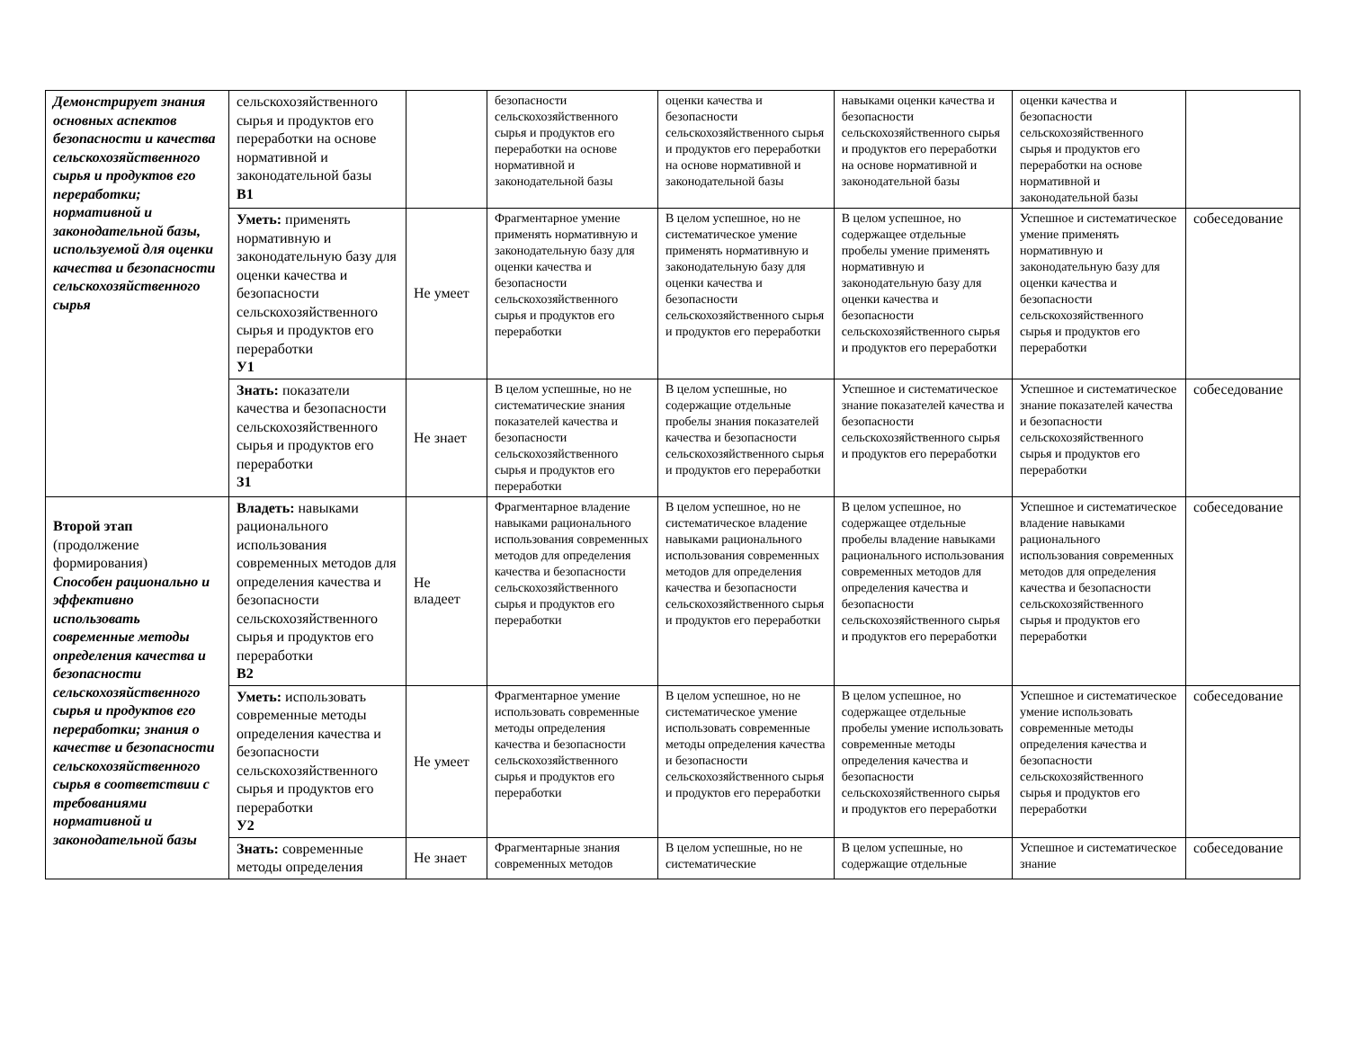| Демонстрирует знания основных аспектов безопасности и качества сельскохозяйственного сырья и продуктов его переработки; нормативной и законодательной базы, используемой для оценки качества и безопасности сельскохозяйственного сырья | сельскохозяйственного сырья и продуктов его переработки на основе нормативной и законодательной базы В1 | | безопасности сельскохозяйственного сырья и продуктов его переработки на основе нормативной и законодательной базы | оценки качества и безопасности сельскохозяйственного сырья и продуктов его переработки на основе нормативной и законодательной базы | навыками оценки качества и безопасности сельскохозяйственного сырья и продуктов его переработки на основе нормативной и законодательной базы | оценки качества и безопасности сельскохозяйственного сырья и продуктов его переработки на основе нормативной и законодательной базы | |
| | Уметь: применять нормативную и законодательную базу для оценки качества и безопасности сельскохозяйственного сырья и продуктов его переработки У1 | Не умеет | Фрагментарное умение применять нормативную и законодательную базу для оценки качества и безопасности сельскохозяйственного сырья и продуктов его переработки | В целом успешное, но не систематическое умение применять нормативную и законодательную базу для оценки качества и безопасности сельскохозяйственного сырья и продуктов его переработки | В целом успешное, но содержащее отдельные пробелы умение применять нормативную и законодательную базу для оценки качества и безопасности сельскохозяйственного сырья и продуктов его переработки | Успешное и систематическое умение применять нормативную и законодательную базу для оценки качества и безопасности сельскохозяйственного сырья и продуктов его переработки | собеседование |
| | Знать: показатели качества и безопасности сельскохозяйственного сырья и продуктов его переработки З1 | Не знает | В целом успешные, но не систематические знания показателей качества и безопасности сельскохозяйственного сырья и продуктов его переработки | В целом успешные, но содержащие отдельные пробелы знания показателей качества и безопасности сельскохозяйственного сырья и продуктов его переработки | Успешное и систематическое знание показателей качества и безопасности сельскохозяйственного сырья и продуктов его переработки | Успешное и систематическое знание показателей качества и безопасности сельскохозяйственного сырья и продуктов его переработки | собеседование |
| Второй этап (продолжение формирования) Способен рационально и эффективно использовать современные методы определения качества и безопасности сельскохозяйственного сырья и продуктов его переработки; знания о качестве и безопасности сельскохозяйственного сырья в соответствии с требованиями нормативной и законодательной базы | Владеть: навыками рационального использования современных методов для определения качества и безопасности сельскохозяйственного сырья и продуктов его переработки В2 | Не владеет | Фрагментарное владение навыками рационального использования современных методов для определения качества и безопасности сельскохозяйственного сырья и продуктов его переработки | В целом успешное, но не систематическое владение навыками рационального использования современных методов для определения качества и безопасности сельскохозяйственного сырья и продуктов его переработки | В целом успешное, но содержащее отдельные пробелы владение навыками рационального использования современных методов для определения качества и безопасности сельскохозяйственного сырья и продуктов его переработки | Успешное и систематическое владение навыками рационального использования современных методов для определения качества и безопасности сельскохозяйственного сырья и продуктов его переработки | собеседование |
| | Уметь: использовать современные методы определения качества и безопасности сельскохозяйственного сырья и продуктов его переработки У2 | Не умеет | Фрагментарное умение использовать современные методы определения качества и безопасности сельскохозяйственного сырья и продуктов его переработки | В целом успешное, но не систематическое умение использовать современные методы определения качества и безопасности сельскохозяйственного сырья и продуктов его переработки | В целом успешное, но содержащее отдельные пробелы умение использовать современные методы определения качества и безопасности сельскохозяйственного сырья и продуктов его переработки | Успешное и систематическое умение использовать современные методы определения качества и безопасности сельскохозяйственного сырья и продуктов его переработки | собеседование |
| | Знать: современные методы определения | Не знает | Фрагментарные знания современных методов | В целом успешные, но не систематические | В целом успешные, но содержащие отдельные | Успешное и систематическое знание | собеседование |